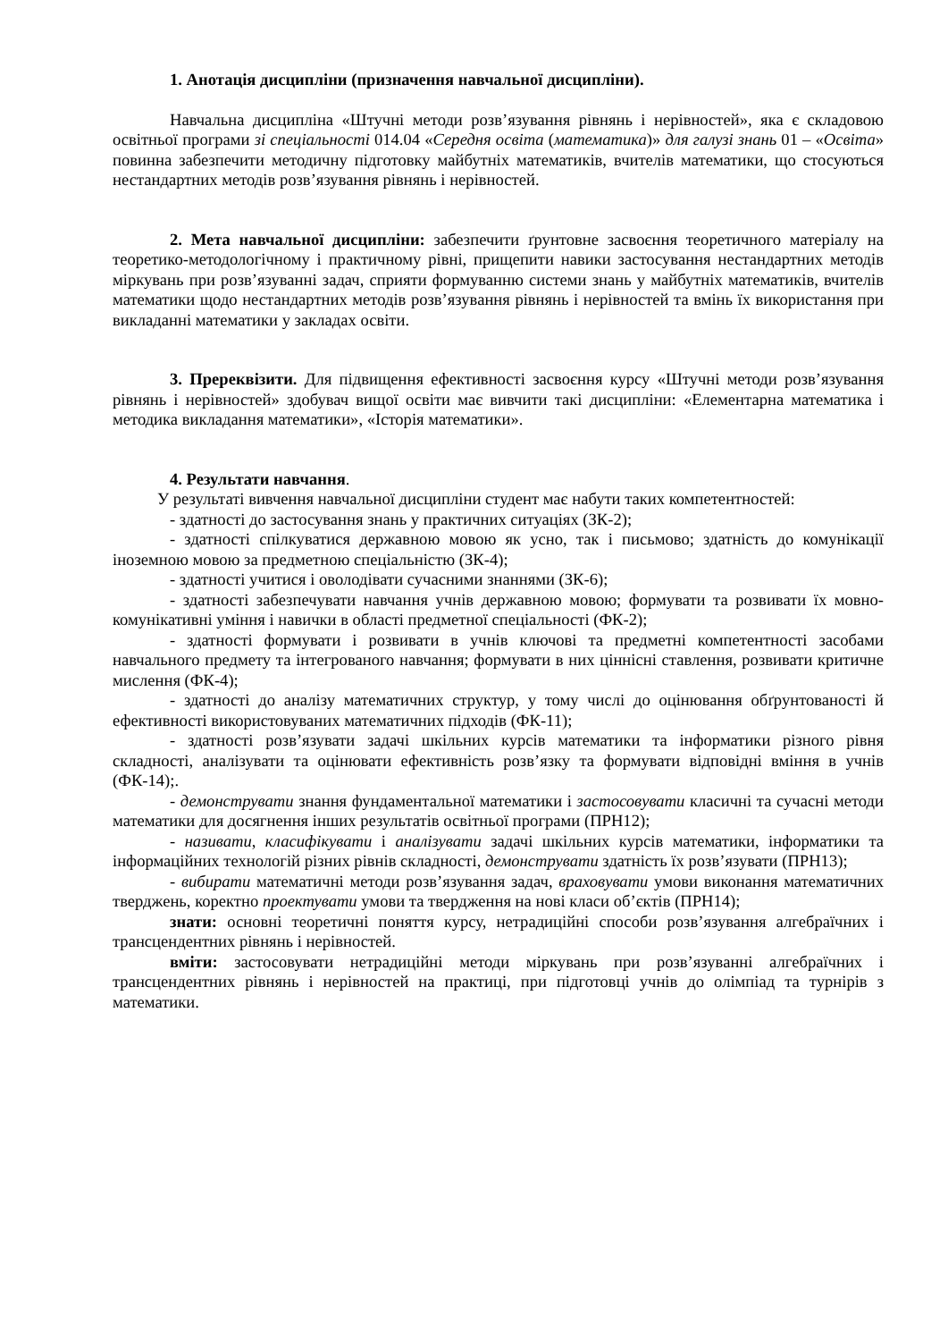1. Анотація дисципліни (призначення навчальної дисципліни).
Навчальна дисципліна «Штучні методи розв’язування рівнянь і нерівностей», яка є складовою освітньої програми зі спеціальності 014.04 «Середня освіта (математика)» для галузі знань 01 – «Освіта» повинна забезпечити методичну підготовку майбутніх математиків, вчителів математики, що стосуються нестандартних методів розв’язування рівнянь і нерівностей.
2. Мета навчальної дисципліни: забезпечити ґрунтовне засвоєння теоретичного матеріалу на теоретико-методологічному і практичному рівні, прищепити навики застосування нестандартних методів міркувань при розв’язуванні задач, сприяти формуванню системи знань у майбутніх математиків, вчителів математики щодо нестандартних методів розв’язування рівнянь і нерівностей та вмінь їх використання при викладанні математики у закладах освіти.
3. Пререквізити. Для підвищення ефективності засвоєння курсу «Штучні методи розв’язування рівнянь і нерівностей» здобувач вищої освіти має вивчити такі дисципліни: «Елементарна математика і методика викладання математики», «Історія математики».
4. Результати навчання.
У результаті вивчення навчальної дисципліни студент має набути таких компетентностей:
- здатності до застосування знань у практичних ситуаціях (ЗК-2);
- здатності спілкуватися державною мовою як усно, так і письмово; здатність до комунікації іноземною мовою за предметною спеціальністю (ЗК-4);
- здатності учитися і оволодівати сучасними знаннями (ЗК-6);
- здатності забезпечувати навчання учнів державною мовою; формувати та розвивати їх мовно-комунікативні уміння і навички в області предметної спеціальності (ФК-2);
- здатності формувати і розвивати в учнів ключові та предметні компетентності засобами навчального предмету та інтегрованого навчання; формувати в них ціннісні ставлення, розвивати критичне мислення (ФК-4);
- здатності до аналізу математичних структур, у тому числі до оцінювання обґрунтованості й ефективності використовуваних математичних підходів (ФК-11);
- здатності розв’язувати задачі шкільних курсів математики та інформатики різного рівня складності, аналізувати та оцінювати ефективність розв’язку та формувати відповідні вміння в учнів (ФК-14);.
- демонструвати знання фундаментальної математики і застосовувати класичні та сучасні методи математики для досягнення інших результатів освітньої програми (ПРН12);
- називати, класифікувати і аналізувати задачі шкільних курсів математики, інформатики та інформаційних технологій різних рівнів складності, демонструвати здатність їх розв’язувати (ПРН13);
- вибирати математичні методи розв’язування задач, враховувати умови виконання математичних тверджень, коректно проектувати умови та твердження на нові класи об’єктів (ПРН14);
знати: основні теоретичні поняття курсу, нетрадиційні способи розв’язування алгебраїчних і трансцендентних рівнянь і нерівностей.
вміти: застосовувати нетрадиційні методи міркувань при розв’язуванні алгебраїчних і трансцендентних рівнянь і нерівностей на практиці, при підготовці учнів до олімпіад та турнірів з математики.